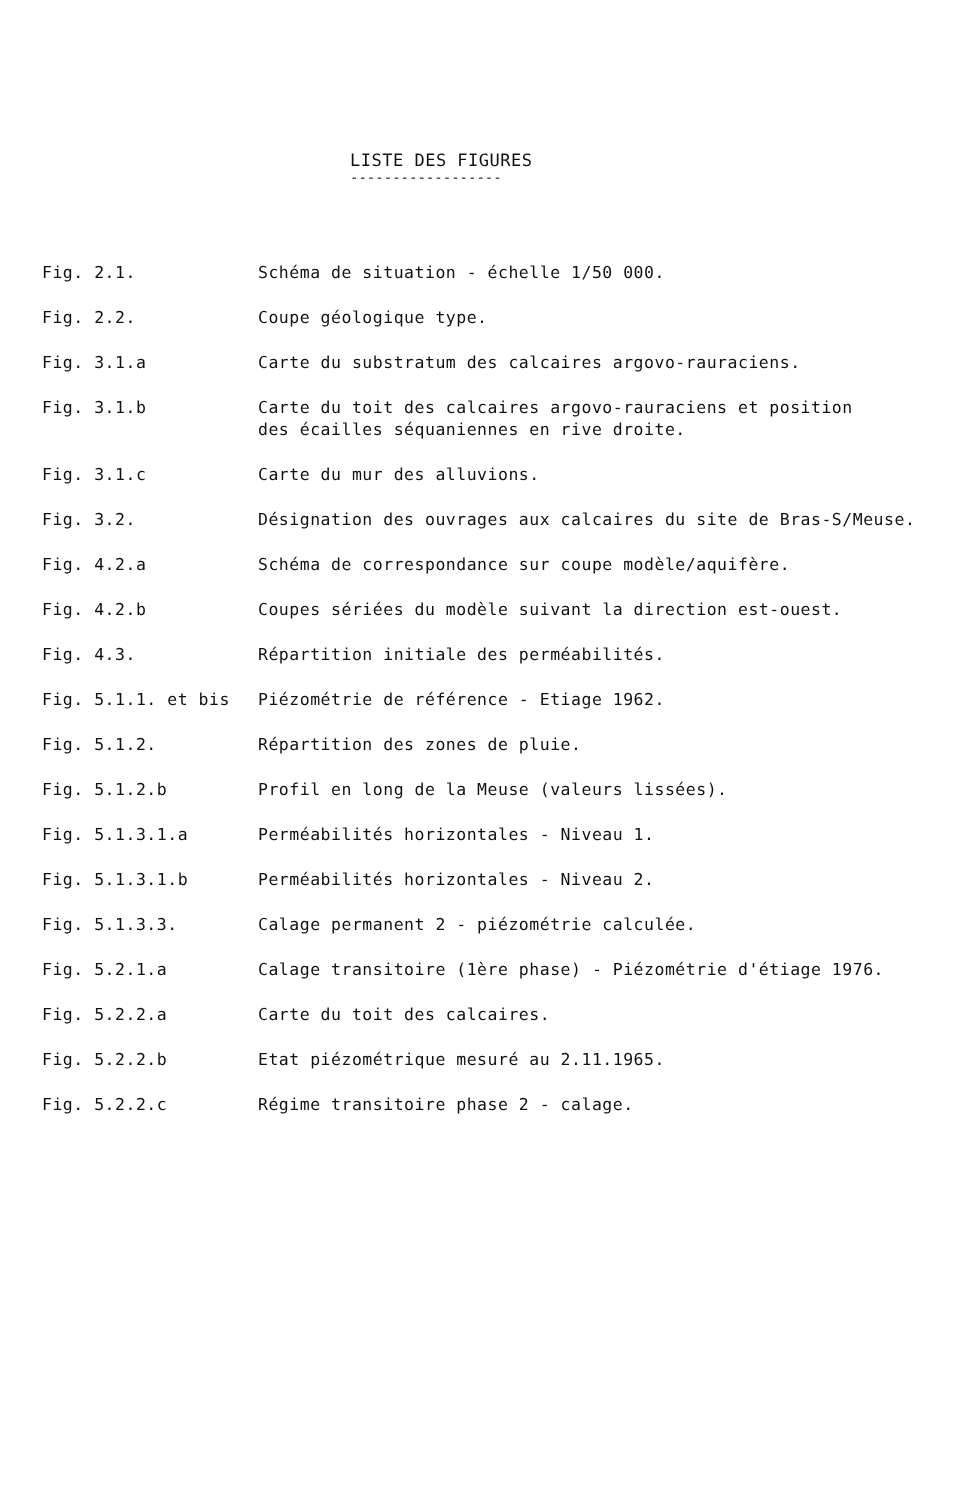LISTE DES FIGURES
------------------
| Fig. 2.1. | Schéma de situation - échelle 1/50 000. |
| Fig. 2.2. | Coupe géologique type. |
| Fig. 3.1.a | Carte du substratum des calcaires argovo-rauraciens. |
| Fig. 3.1.b | Carte du toit des calcaires argovo-rauraciens et position des écailles séquaniennes en rive droite. |
| Fig. 3.1.c | Carte du mur des alluvions. |
| Fig. 3.2. | Désignation des ouvrages aux calcaires du site de Bras-S/Meuse. |
| Fig. 4.2.a | Schéma de correspondance sur coupe modèle/aquifère. |
| Fig. 4.2.b | Coupes sériées du modèle suivant la direction est-ouest. |
| Fig. 4.3. | Répartition initiale des perméabilités. |
| Fig. 5.1.1. et bis | Piézométrie de référence - Etiage 1962. |
| Fig. 5.1.2. | Répartition des zones de pluie. |
| Fig. 5.1.2.b | Profil en long de la Meuse (valeurs lissées). |
| Fig. 5.1.3.1.a | Perméabilités horizontales - Niveau 1. |
| Fig. 5.1.3.1.b | Perméabilités horizontales - Niveau 2. |
| Fig. 5.1.3.3. | Calage permanent 2 - piézométrie calculée. |
| Fig. 5.2.1.a | Calage transitoire (1ère phase) - Piézométrie d'étiage 1976. |
| Fig. 5.2.2.a | Carte du toit des calcaires. |
| Fig. 5.2.2.b | Etat piézométrique mesuré au 2.11.1965. |
| Fig. 5.2.2.c | Régime transitoire phase 2 - calage. |